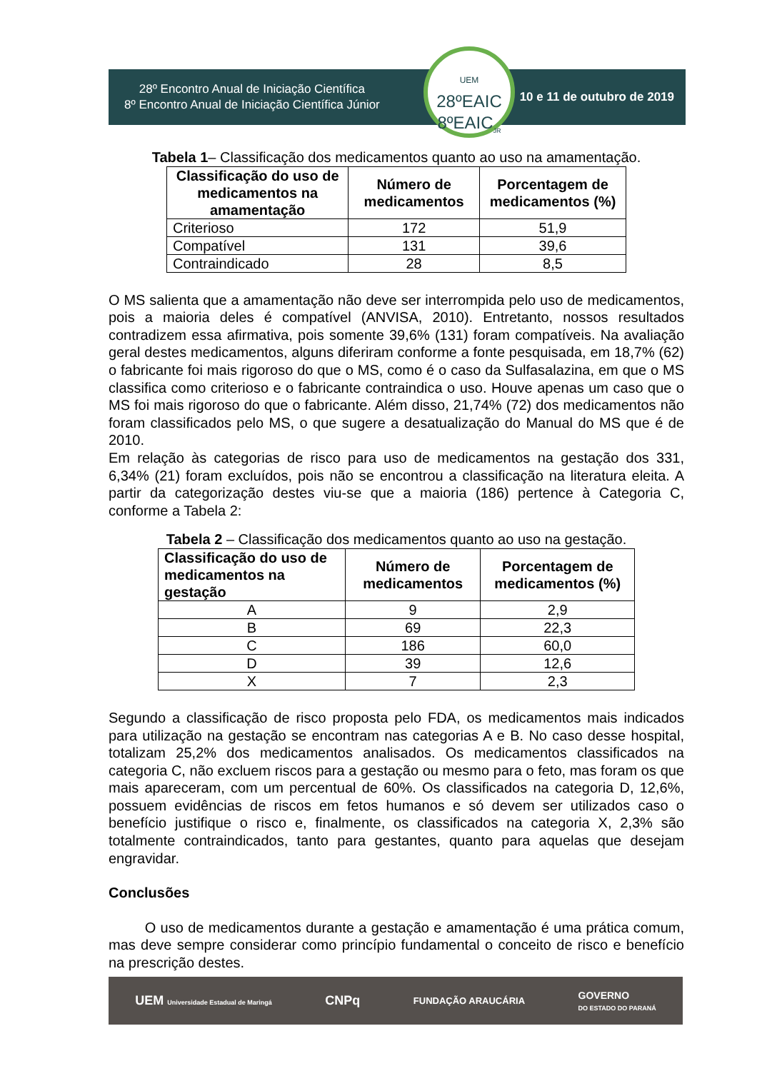28º Encontro Anual de Iniciação Científica
8º Encontro Anual de Iniciação Científica Júnior
10 e 11 de outubro de 2019
UEM
28ºEAIC
8ºEAIC<sub>JR</sub>
Tabela 1– Classificação dos medicamentos quanto ao uso na amamentação.
| Classificação do uso de medicamentos na amamentação | Número de medicamentos | Porcentagem de medicamentos (%) |
| --- | --- | --- |
| Criterioso | 172 | 51,9 |
| Compatível | 131 | 39,6 |
| Contraindicado | 28 | 8,5 |
O MS salienta que a amamentação não deve ser interrompida pelo uso de medicamentos, pois a maioria deles é compatível (ANVISA, 2010). Entretanto, nossos resultados contradizem essa afirmativa, pois somente 39,6% (131) foram compatíveis. Na avaliação geral destes medicamentos, alguns diferiram conforme a fonte pesquisada, em 18,7% (62) o fabricante foi mais rigoroso do que o MS, como é o caso da Sulfasalazina, em que o MS classifica como criterioso e o fabricante contraindica o uso. Houve apenas um caso que o MS foi mais rigoroso do que o fabricante. Além disso, 21,74% (72) dos medicamentos não foram classificados pelo MS, o que sugere a desatualização do Manual do MS que é de 2010.
Em relação às categorias de risco para uso de medicamentos na gestação dos 331, 6,34% (21) foram excluídos, pois não se encontrou a classificação na literatura eleita. A partir da categorização destes viu-se que a maioria (186) pertence à Categoria C, conforme a Tabela 2:
Tabela 2 – Classificação dos medicamentos quanto ao uso na gestação.
| Classificação do uso de medicamentos na gestação | Número de medicamentos | Porcentagem de medicamentos (%) |
| --- | --- | --- |
| A | 9 | 2,9 |
| B | 69 | 22,3 |
| C | 186 | 60,0 |
| D | 39 | 12,6 |
| X | 7 | 2,3 |
Segundo a classificação de risco proposta pelo FDA, os medicamentos mais indicados para utilização na gestação se encontram nas categorias A e B. No caso desse hospital, totalizam 25,2% dos medicamentos analisados. Os medicamentos classificados na categoria C, não excluem riscos para a gestação ou mesmo para o feto, mas foram os que mais apareceram, com um percentual de 60%. Os classificados na categoria D, 12,6%, possuem evidências de riscos em fetos humanos e só devem ser utilizados caso o benefício justifique o risco e, finalmente, os classificados na categoria X, 2,3% são totalmente contraindicados, tanto para gestantes, quanto para aquelas que desejam engravidar.
Conclusões
O uso de medicamentos durante a gestação e amamentação é uma prática comum, mas deve sempre considerar como princípio fundamental o conceito de risco e benefício na prescrição destes.
UEM Universidade Estadual de Maringá CNPq FUNDAÇÃO ARAUCÁRIA GOVERNO
DO ESTADO DO PARANÁ